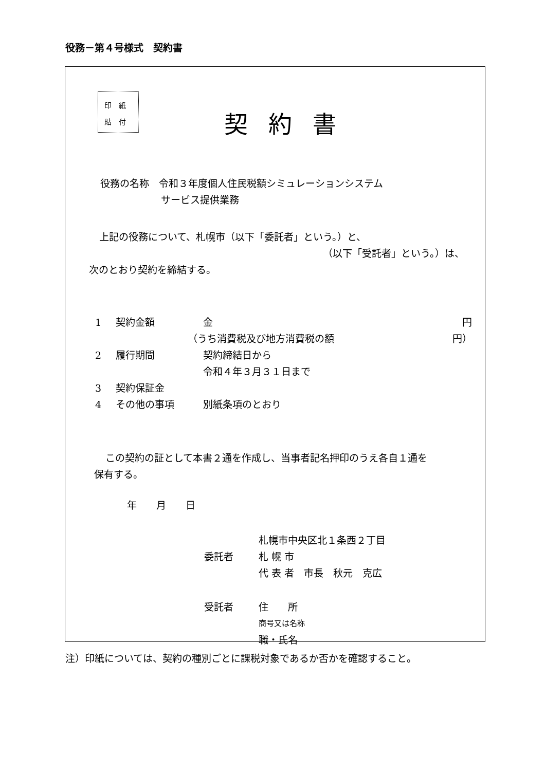役務－第４号様式　契約書
印　紙
貼　付
契約書
役務の名称　令和３年度個人住民税額シミュレーションシステム
サービス提供業務
上記の役務について、札幌市（以下「委託者」という。）と、
（以下「受託者」という。）は、
次のとおり契約を締結する。
1 契約金額 金 円
（うち消費税及び地方消費税の額 円）
2 履行期間 契約締結日から
令和４年３月３１日まで
3 契約保証金
4 その他の事項 別紙条項のとおり
この契約の証として本書２通を作成し、当事者記名押印のうえ各自１通を
保有する。
年　　月　　日
札幌市中央区北１条西２丁目
委託者 札 幌 市
代 表 者　市長　秋元　克広
受託者 住　　所
商号又は名称
職・氏名
注）印紙については、契約の種別ごとに課税対象であるか否かを確認すること。